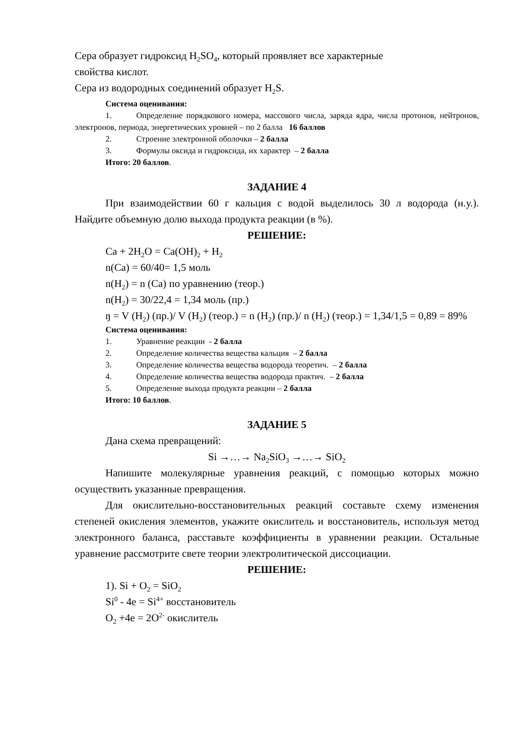Сера образует гидроксид H<sub>2</sub>SO<sub>4</sub>, который проявляет все характерные
свойства кислот.
Сера из водородных соединений образует H<sub>2</sub>S.
Система оценивания:
1. Определение порядкового номера, массового числа, заряда ядра, числа протонов, нейтронов, электронов, периода, энергетических уровней – по 2 балла 16 баллов
2. Строение электронной оболочки – 2 балла
3. Формулы оксида и гидроксида, их характер – 2 балла
Итого: 20 баллов.
ЗАДАНИЕ 4
При взаимодействии 60 г кальция с водой выделилось 30 л водорода (н.у.). Найдите объемную долю выхода продукта реакции (в %).
РЕШЕНИЕ:
Ca + 2H<sub>2</sub>O = Ca(OH)<sub>2</sub> + H<sub>2</sub>
n(Ca) = 60/40= 1,5 моль
n(H<sub>2</sub>) = n (Ca) по уравнению (теор.)
n(H<sub>2</sub>) = 30/22,4 = 1,34 моль (пр.)
ŋ = V (H<sub>2</sub>) (пр.)/ V (H<sub>2</sub>) (теор.) = n (H<sub>2</sub>) (пр.)/ n (H<sub>2</sub>) (теор.) = 1,34/1,5 = 0,89 = 89%
Система оценивания:
1. Уравнение реакции - 2 балла
2. Определение количества вещества кальция – 2 балла
3. Определение количества вещества водорода теоретич. – 2 балла
4. Определение количества вещества водорода практич. – 2 балла
5. Определение выхода продукта реакции – 2 балла
Итого: 10 баллов.
ЗАДАНИЕ 5
Дана схема превращений:
Si →…→ Na<sub>2</sub>SiO<sub>3</sub> →…→ SiO<sub>2</sub>
Напишите молекулярные уравнения реакций, с помощью которых можно осуществить указанные превращения.
Для окислительно-восстановительных реакций составьте схему изменения степеней окисления элементов, укажите окислитель и восстановитель, используя метод электронного баланса, расставьте коэффициенты в уравнении реакции. Остальные уравнение рассмотрите свете теории электролитической диссоциации.
РЕШЕНИЕ:
1). Si + O<sub>2</sub> = SiO<sub>2</sub>
Si<sup>0</sup> - 4e = Si<sup>4+</sup> восстановитель
O<sub>2</sub> +4e = 2O<sup>2-</sup> окислитель